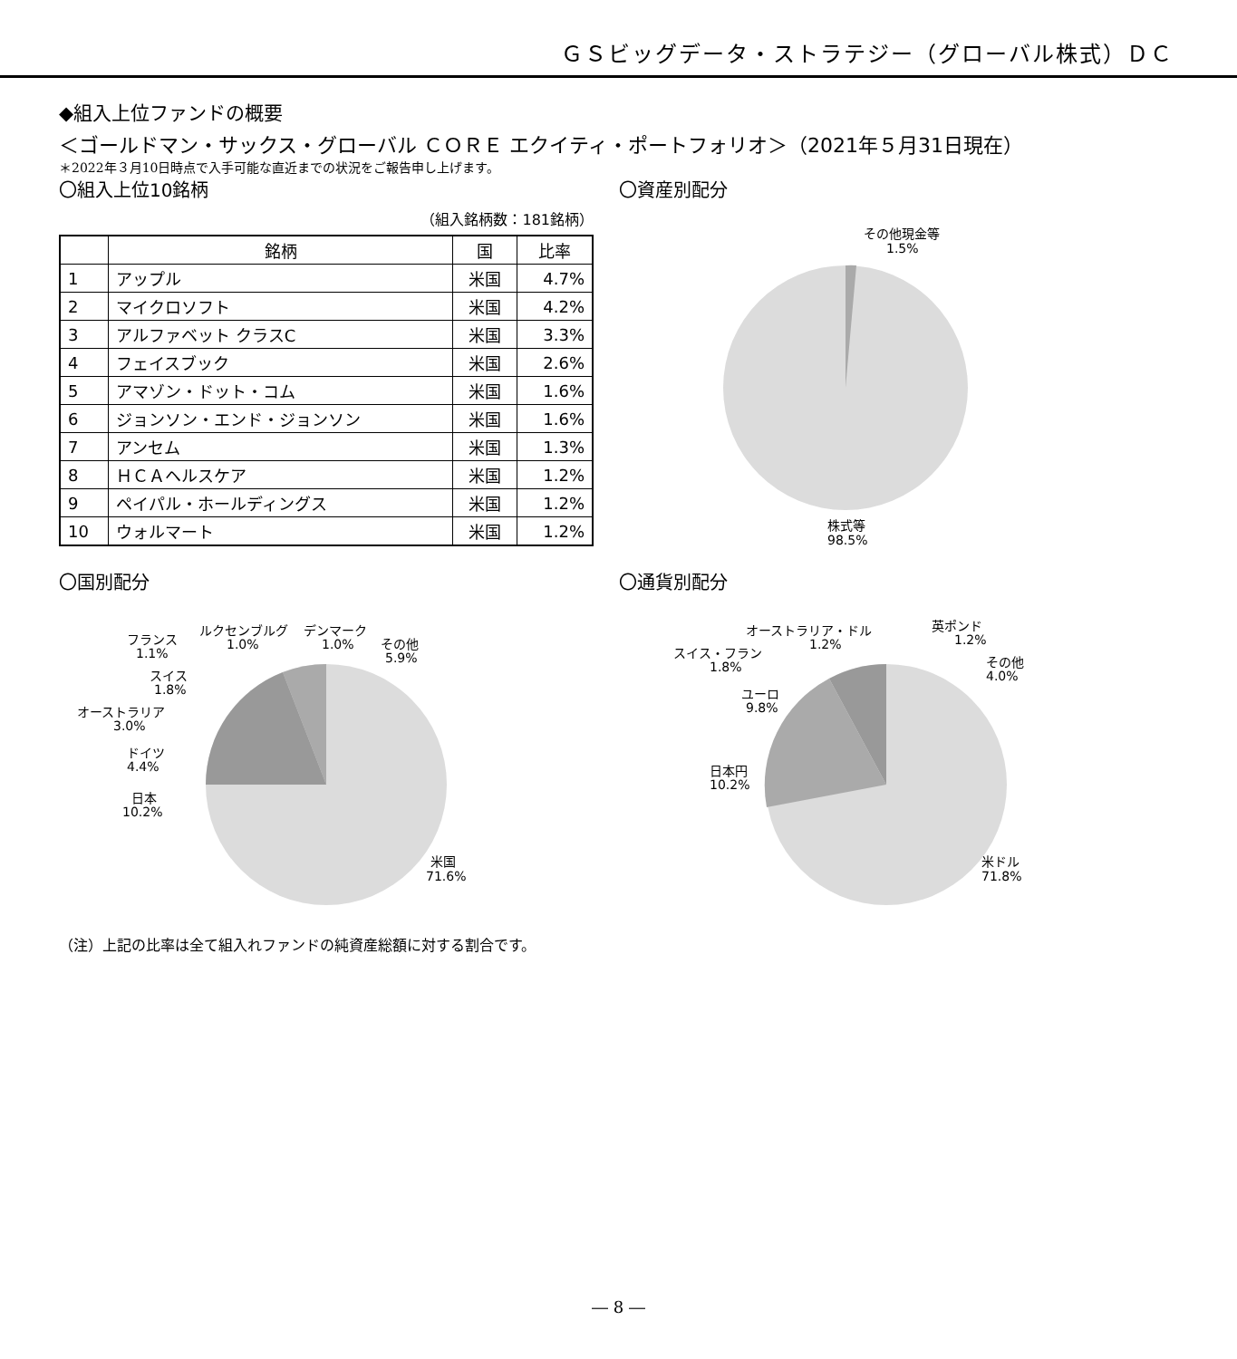ＧＳビッグデータ・ストラテジー（グローバル株式）ＤＣ
◆組入上位ファンドの概要
＜ゴールドマン・サックス・グローバル ＣＯＲＥ エクイティ・ポートフォリオ＞（2021年５月31日現在）
＊2022年３月10日時点で入手可能な直近までの状況をご報告申し上げます。
〇組入上位10銘柄
（組入銘柄数：181銘柄）
| | 銘柄 | 国 | 比率 |
| --- | --- | --- | --- |
| 1 | アップル | 米国 | 4.7% |
| 2 | マイクロソフト | 米国 | 4.2% |
| 3 | アルファベット クラスC | 米国 | 3.3% |
| 4 | フェイスブック | 米国 | 2.6% |
| 5 | アマゾン・ドット・コム | 米国 | 1.6% |
| 6 | ジョンソン・エンド・ジョンソン | 米国 | 1.6% |
| 7 | アンセム | 米国 | 1.3% |
| 8 | ＨＣＡヘルスケア | 米国 | 1.2% |
| 9 | ペイパル・ホールディングス | 米国 | 1.2% |
| 10 | ウォルマート | 米国 | 1.2% |
〇資産別配分
その他現金等
1.5%
株式等
98.5%
〇国別配分
フランス
1.1%
ルクセンブルグ
1.0%
デンマーク
1.0%
その他
5.9%
スイス
1.8%
オーストラリア
3.0%
ドイツ
4.4%
日本
10.2%
米国
71.6%
〇通貨別配分
オーストラリア・ドル
1.2%
英ポンド
1.2%
スイス・フラン
1.8%
その他
4.0%
ユーロ
9.8%
日本円
10.2%
米ドル
71.8%
（注）上記の比率は全て組入れファンドの純資産総額に対する割合です。
― 8 ―